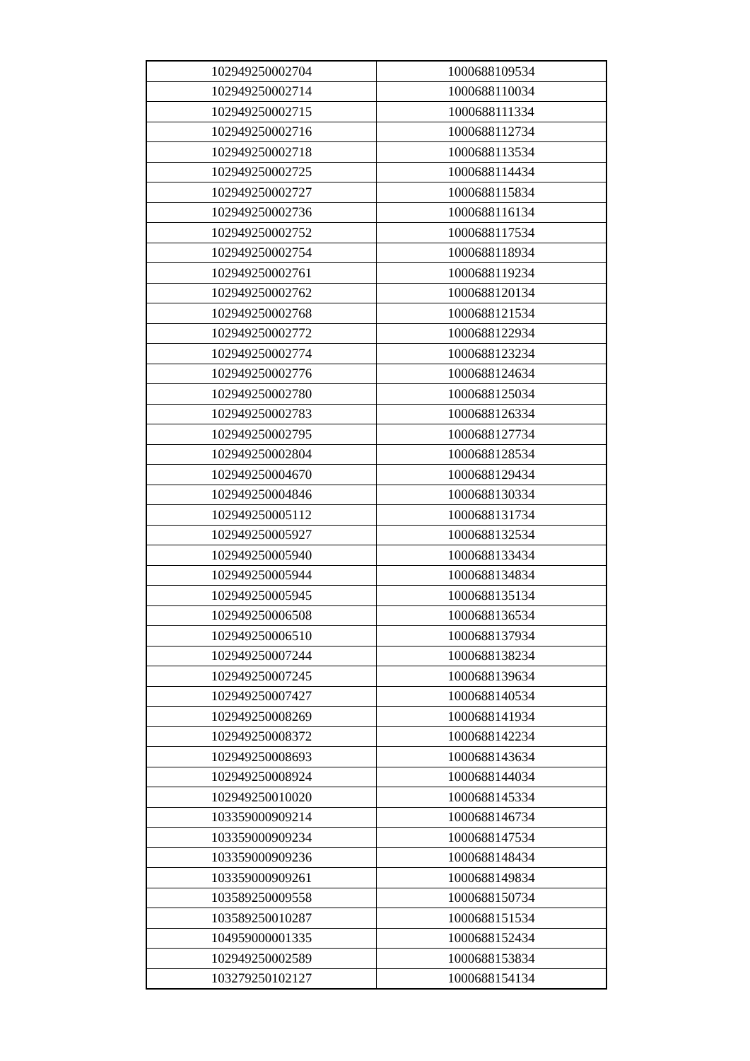| 102949250002704 | 1000688109534 |
| 102949250002714 | 1000688110034 |
| 102949250002715 | 1000688111334 |
| 102949250002716 | 1000688112734 |
| 102949250002718 | 1000688113534 |
| 102949250002725 | 1000688114434 |
| 102949250002727 | 1000688115834 |
| 102949250002736 | 1000688116134 |
| 102949250002752 | 1000688117534 |
| 102949250002754 | 1000688118934 |
| 102949250002761 | 1000688119234 |
| 102949250002762 | 1000688120134 |
| 102949250002768 | 1000688121534 |
| 102949250002772 | 1000688122934 |
| 102949250002774 | 1000688123234 |
| 102949250002776 | 1000688124634 |
| 102949250002780 | 1000688125034 |
| 102949250002783 | 1000688126334 |
| 102949250002795 | 1000688127734 |
| 102949250002804 | 1000688128534 |
| 102949250004670 | 1000688129434 |
| 102949250004846 | 1000688130334 |
| 102949250005112 | 1000688131734 |
| 102949250005927 | 1000688132534 |
| 102949250005940 | 1000688133434 |
| 102949250005944 | 1000688134834 |
| 102949250005945 | 1000688135134 |
| 102949250006508 | 1000688136534 |
| 102949250006510 | 1000688137934 |
| 102949250007244 | 1000688138234 |
| 102949250007245 | 1000688139634 |
| 102949250007427 | 1000688140534 |
| 102949250008269 | 1000688141934 |
| 102949250008372 | 1000688142234 |
| 102949250008693 | 1000688143634 |
| 102949250008924 | 1000688144034 |
| 102949250010020 | 1000688145334 |
| 103359000909214 | 1000688146734 |
| 103359000909234 | 1000688147534 |
| 103359000909236 | 1000688148434 |
| 103359000909261 | 1000688149834 |
| 103589250009558 | 1000688150734 |
| 103589250010287 | 1000688151534 |
| 104959000001335 | 1000688152434 |
| 102949250002589 | 1000688153834 |
| 103279250102127 | 1000688154134 |